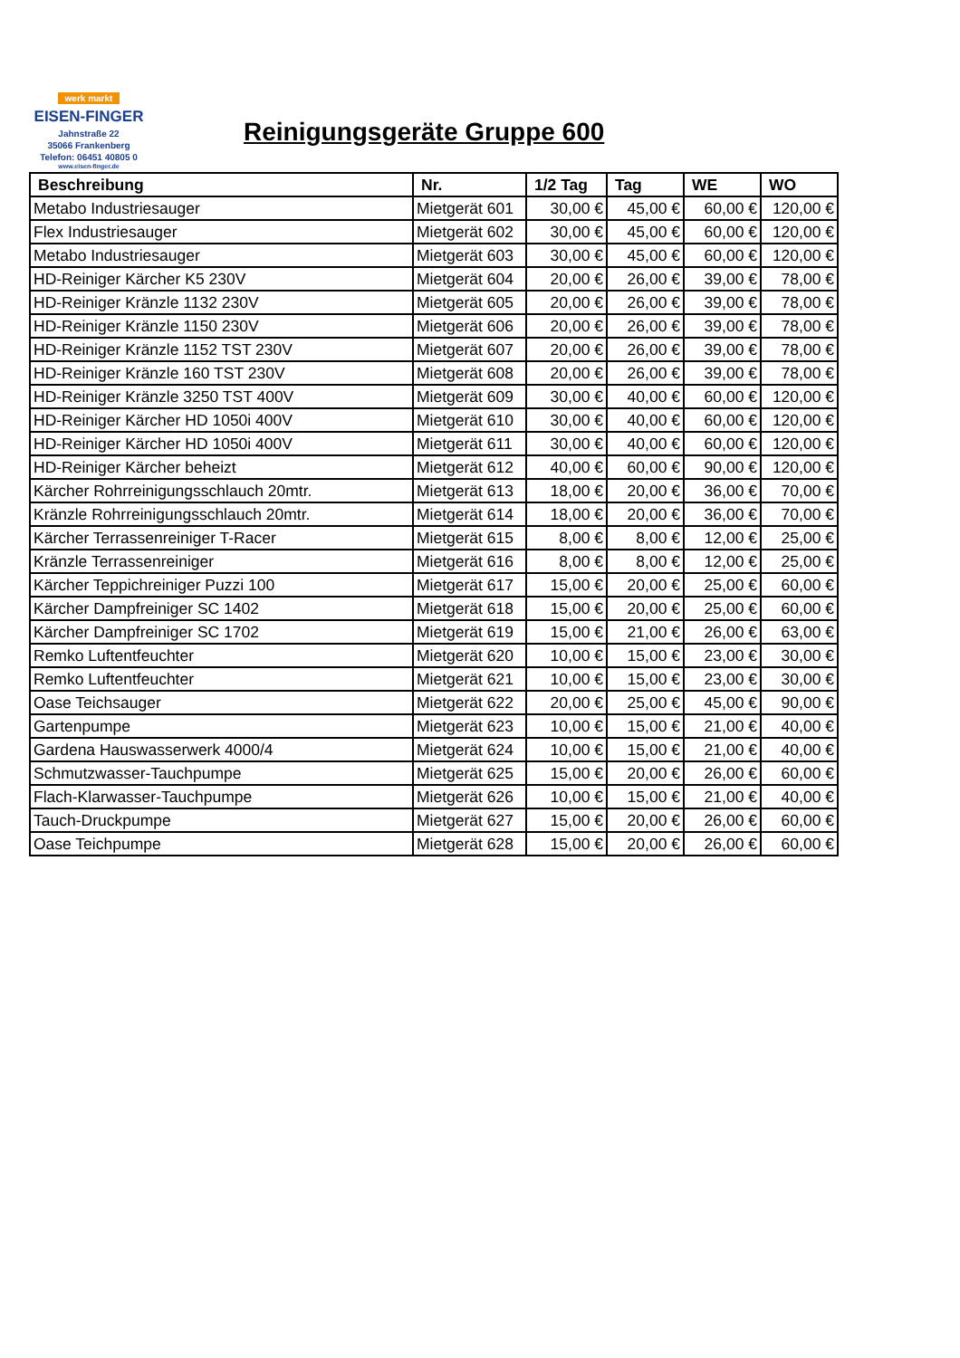werk markt
EISEN-FINGER
Jahnstraße 22
35066 Frankenberg
Telefon: 06451 40805 0
www.eisen-finger.de
Reinigungsgeräte Gruppe 600
| Beschreibung | Nr. | 1/2 Tag | Tag | WE | WO |
| --- | --- | --- | --- | --- | --- |
| Metabo Industriesauger | Mietgerät 601 | 30,00 € | 45,00 € | 60,00 € | 120,00 € |
| Flex Industriesauger | Mietgerät 602 | 30,00 € | 45,00 € | 60,00 € | 120,00 € |
| Metabo Industriesauger | Mietgerät 603 | 30,00 € | 45,00 € | 60,00 € | 120,00 € |
| HD-Reiniger Kärcher K5 230V | Mietgerät 604 | 20,00 € | 26,00 € | 39,00 € | 78,00 € |
| HD-Reiniger Kränzle 1132 230V | Mietgerät 605 | 20,00 € | 26,00 € | 39,00 € | 78,00 € |
| HD-Reiniger Kränzle 1150 230V | Mietgerät 606 | 20,00 € | 26,00 € | 39,00 € | 78,00 € |
| HD-Reiniger Kränzle 1152 TST 230V | Mietgerät 607 | 20,00 € | 26,00 € | 39,00 € | 78,00 € |
| HD-Reiniger Kränzle 160 TST 230V | Mietgerät 608 | 20,00 € | 26,00 € | 39,00 € | 78,00 € |
| HD-Reiniger Kränzle 3250 TST 400V | Mietgerät 609 | 30,00 € | 40,00 € | 60,00 € | 120,00 € |
| HD-Reiniger Kärcher HD 1050i 400V | Mietgerät 610 | 30,00 € | 40,00 € | 60,00 € | 120,00 € |
| HD-Reiniger Kärcher HD 1050i 400V | Mietgerät 611 | 30,00 € | 40,00 € | 60,00 € | 120,00 € |
| HD-Reiniger Kärcher beheizt | Mietgerät 612 | 40,00 € | 60,00 € | 90,00 € | 120,00 € |
| Kärcher Rohrreinigungsschlauch 20mtr. | Mietgerät 613 | 18,00 € | 20,00 € | 36,00 € | 70,00 € |
| Kränzle Rohrreinigungsschlauch 20mtr. | Mietgerät 614 | 18,00 € | 20,00 € | 36,00 € | 70,00 € |
| Kärcher Terrassenreiniger T-Racer | Mietgerät 615 | 8,00 € | 8,00 € | 12,00 € | 25,00 € |
| Kränzle Terrassenreiniger | Mietgerät 616 | 8,00 € | 8,00 € | 12,00 € | 25,00 € |
| Kärcher Teppichreiniger Puzzi 100 | Mietgerät 617 | 15,00 € | 20,00 € | 25,00 € | 60,00 € |
| Kärcher Dampfreiniger SC 1402 | Mietgerät 618 | 15,00 € | 20,00 € | 25,00 € | 60,00 € |
| Kärcher Dampfreiniger SC 1702 | Mietgerät 619 | 15,00 € | 21,00 € | 26,00 € | 63,00 € |
| Remko Luftentfeuchter | Mietgerät 620 | 10,00 € | 15,00 € | 23,00 € | 30,00 € |
| Remko Luftentfeuchter | Mietgerät 621 | 10,00 € | 15,00 € | 23,00 € | 30,00 € |
| Oase Teichsauger | Mietgerät 622 | 20,00 € | 25,00 € | 45,00 € | 90,00 € |
| Gartenpumpe | Mietgerät 623 | 10,00 € | 15,00 € | 21,00 € | 40,00 € |
| Gardena Hauswasserwerk 4000/4 | Mietgerät 624 | 10,00 € | 15,00 € | 21,00 € | 40,00 € |
| Schmutzwasser-Tauchpumpe | Mietgerät 625 | 15,00 € | 20,00 € | 26,00 € | 60,00 € |
| Flach-Klarwasser-Tauchpumpe | Mietgerät 626 | 10,00 € | 15,00 € | 21,00 € | 40,00 € |
| Tauch-Druckpumpe | Mietgerät 627 | 15,00 € | 20,00 € | 26,00 € | 60,00 € |
| Oase Teichpumpe | Mietgerät 628 | 15,00 € | 20,00 € | 26,00 € | 60,00 € |